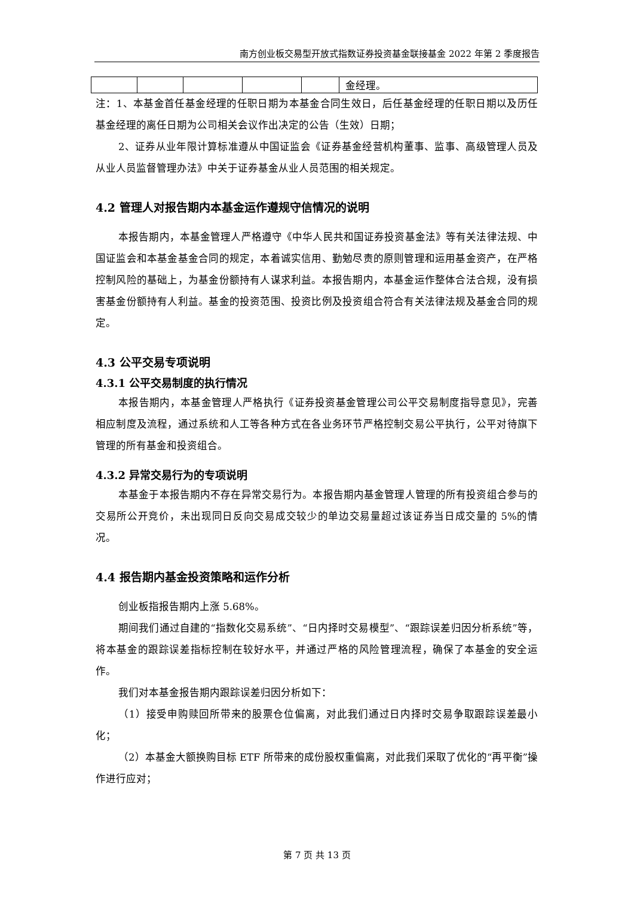南方创业板交易型开放式指数证券投资基金联接基金 2022 年第 2 季度报告
| | | | | | 金经理。 |
注：1、本基金首任基金经理的任职日期为本基金合同生效日，后任基金经理的任职日期以及历任基金经理的离任日期为公司相关会议作出决定的公告（生效）日期；
2、证券从业年限计算标准遵从中国证监会《证券基金经营机构董事、监事、高级管理人员及从业人员监督管理办法》中关于证券基金从业人员范围的相关规定。
4.2 管理人对报告期内本基金运作遵规守信情况的说明
本报告期内，本基金管理人严格遵守《中华人民共和国证券投资基金法》等有关法律法规、中国证监会和本基金基金合同的规定，本着诚实信用、勤勉尽责的原则管理和运用基金资产，在严格控制风险的基础上，为基金份额持有人谋求利益。本报告期内，本基金运作整体合法合规，没有损害基金份额持有人利益。基金的投资范围、投资比例及投资组合符合有关法律法规及基金合同的规定。
4.3 公平交易专项说明
4.3.1 公平交易制度的执行情况
本报告期内，本基金管理人严格执行《证券投资基金管理公司公平交易制度指导意见》，完善相应制度及流程，通过系统和人工等各种方式在各业务环节严格控制交易公平执行，公平对待旗下管理的所有基金和投资组合。
4.3.2 异常交易行为的专项说明
本基金于本报告期内不存在异常交易行为。本报告期内基金管理人管理的所有投资组合参与的交易所公开竞价，未出现同日反向交易成交较少的单边交易量超过该证券当日成交量的 5%的情况。
4.4 报告期内基金投资策略和运作分析
创业板指报告期内上涨 5.68%。
期间我们通过自建的“指数化交易系统”、“日内择时交易模型”、“跟踪误差归因分析系统”等，将本基金的跟踪误差指标控制在较好水平，并通过严格的风险管理流程，确保了本基金的安全运作。
我们对本基金报告期内跟踪误差归因分析如下：
（1）接受申购赎回所带来的股票仓位偏离，对此我们通过日内择时交易争取跟踪误差最小化；
（2）本基金大额换购目标 ETF 所带来的成份股权重偏离，对此我们采取了优化的“再平衡”操作进行应对；
第 7 页 共 13 页